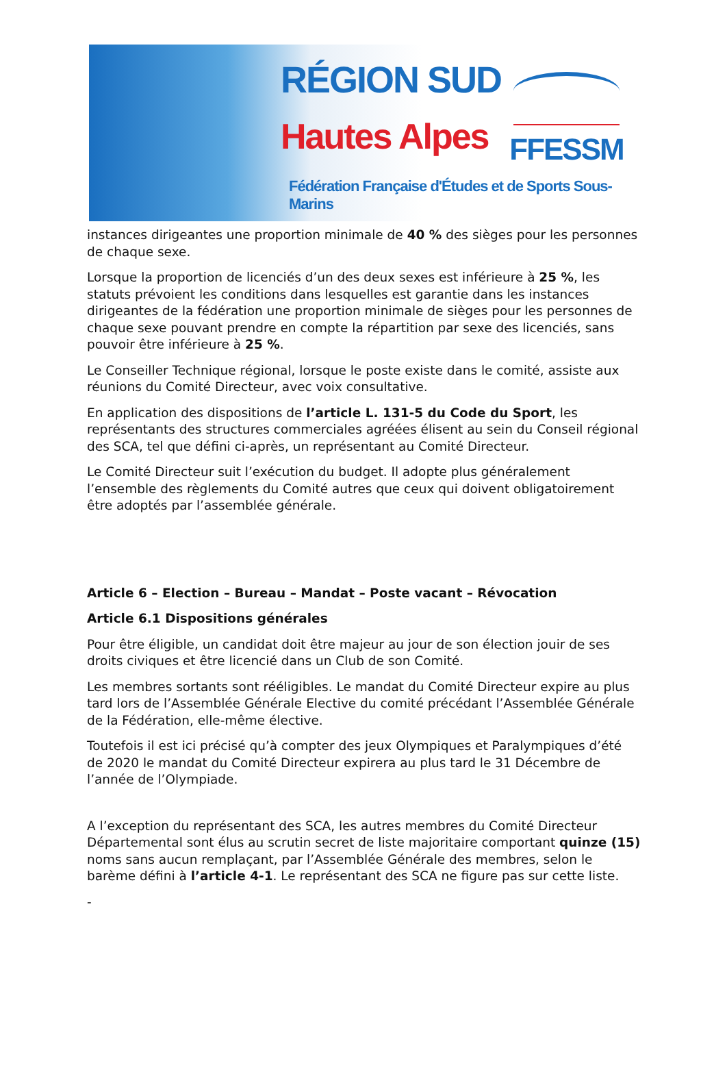RÉGION SUD
Hautes Alpes
FFESSM
Fédération Française d'Études et de Sports Sous-Marins
instances dirigeantes une proportion minimale de 40 % des sièges pour les personnes de chaque sexe.
Lorsque la proportion de licenciés d’un des deux sexes est inférieure à 25 %, les statuts prévoient les conditions dans lesquelles est garantie dans les instances dirigeantes de la fédération une proportion minimale de sièges pour les personnes de chaque sexe pouvant prendre en compte la répartition par sexe des licenciés, sans pouvoir être inférieure à 25 %.
Le Conseiller Technique régional, lorsque le poste existe dans le comité, assiste aux réunions du Comité Directeur, avec voix consultative.
En application des dispositions de l’article L. 131-5 du Code du Sport, les représentants des structures commerciales agréées élisent au sein du Conseil régional des SCA, tel que défini ci-après, un représentant au Comité Directeur.
Le Comité Directeur suit l’exécution du budget. Il adopte plus généralement l’ensemble des règlements du Comité autres que ceux qui doivent obligatoirement être adoptés par l’assemblée générale.
Article 6 – Election – Bureau – Mandat – Poste vacant – Révocation
Article 6.1 Dispositions générales
Pour être éligible, un candidat doit être majeur au jour de son élection jouir de ses droits civiques et être licencié dans un Club de son Comité.
Les membres sortants sont rééligibles. Le mandat du Comité Directeur expire au plus tard lors de l’Assemblée Générale Elective du comité précédant l’Assemblée Générale de la Fédération, elle-même élective.
Toutefois il est ici précisé qu’à compter des jeux Olympiques et Paralympiques d’été de 2020 le mandat du Comité Directeur expirera au plus tard le 31 Décembre de l’année de l’Olympiade.
A l’exception du représentant des SCA, les autres membres du Comité Directeur Départemental sont élus au scrutin secret de liste majoritaire comportant quinze (15) noms sans aucun remplaçant, par l’Assemblée Générale des membres, selon le barème défini à l’article 4-1. Le représentant des SCA ne figure pas sur cette liste.
-